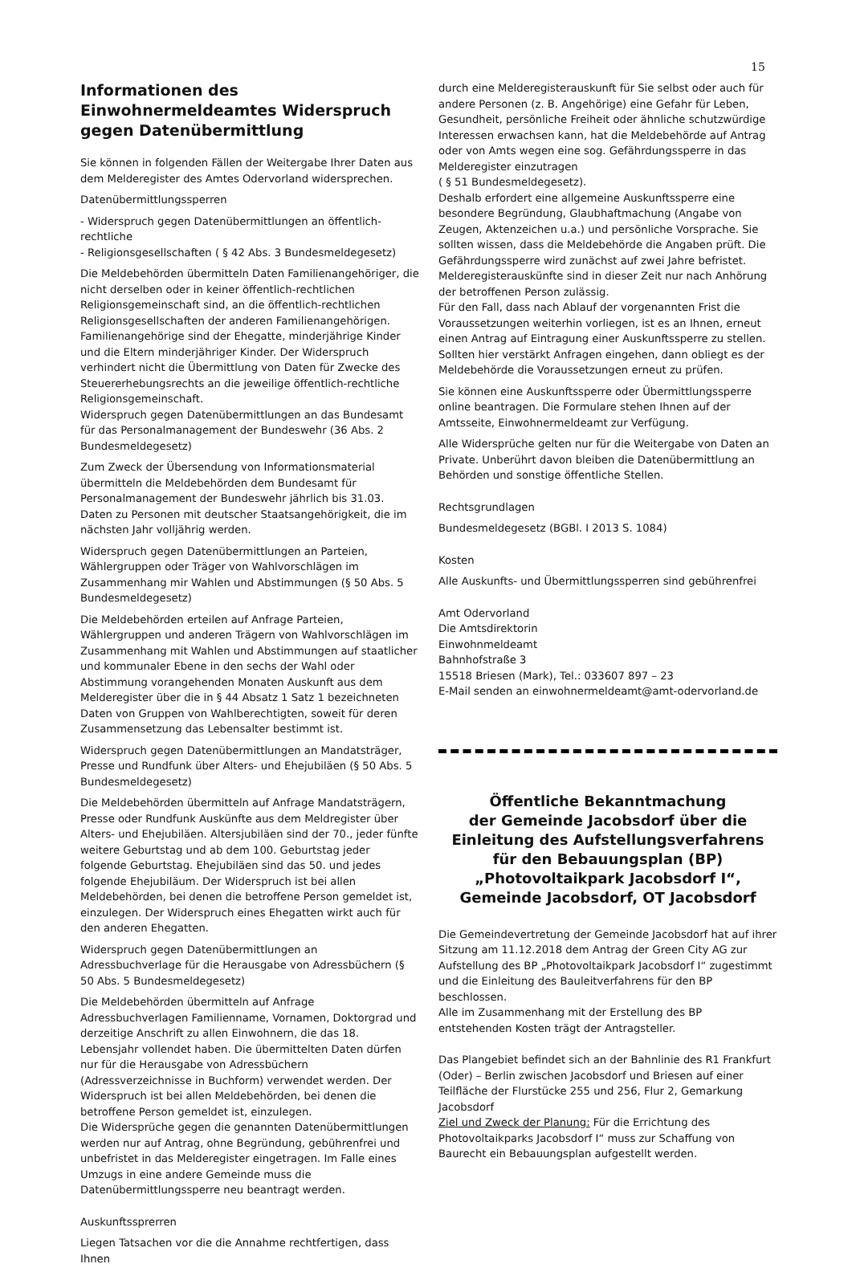15
Informationen des Einwohnermeldeamtes Widerspruch gegen Datenübermittlung
Sie können in folgenden Fällen der Weitergabe Ihrer Daten aus dem Melderegister des Amtes Odervorland widersprechen.
Datenübermittlungssperren
- Widerspruch gegen Datenübermittlungen an öffentlich-rechtliche
- Religionsgesellschaften ( § 42 Abs. 3 Bundesmeldegesetz)
Die Meldebehörden übermitteln Daten Familienangehöriger, die nicht derselben oder in keiner öffentlich-rechtlichen Religionsgemeinschaft sind, an die öffentlich-rechtlichen Religionsgesellschaften der anderen Familienangehörigen. Familienangehörige sind der Ehegatte, minderjährige Kinder und die Eltern minderjähriger Kinder. Der Widerspruch verhindert nicht die Übermittlung von Daten für Zwecke des Steuererhebungsrechts an die jeweilige öffentlich-rechtliche Religionsgemeinschaft.
Widerspruch gegen Datenübermittlungen an das Bundesamt für das Personalmanagement der Bundeswehr (36 Abs. 2 Bundesmeldegesetz)
Zum Zweck der Übersendung von Informationsmaterial übermitteln die Meldebehörden dem Bundesamt für Personalmanagement der Bundeswehr jährlich bis 31.03. Daten zu Personen mit deutscher Staatsangehörigkeit, die im nächsten Jahr volljährig werden.
Widerspruch gegen Datenübermittlungen an Parteien, Wählergruppen oder Träger von Wahlvorschlägen im Zusammenhang mir Wahlen und Abstimmungen (§ 50 Abs. 5 Bundesmeldegesetz)
Die Meldebehörden erteilen auf Anfrage Parteien, Wählergruppen und anderen Trägern von Wahlvorschlägen im Zusammenhang mit Wahlen und Abstimmungen auf staatlicher und kommunaler Ebene in den sechs der Wahl oder Abstimmung vorangehenden Monaten Auskunft aus dem Melderegister über die in § 44 Absatz 1 Satz 1 bezeichneten Daten von Gruppen von Wahlberechtigten, soweit für deren Zusammensetzung das Lebensalter bestimmt ist.
Widerspruch gegen Datenübermittlungen an Mandatsträger, Presse und Rundfunk über Alters- und Ehejubiläen (§ 50 Abs. 5 Bundesmeldegesetz)
Die Meldebehörden übermitteln auf Anfrage Mandatsträgern, Presse oder Rundfunk Auskünfte aus dem Meldregister über Alters- und Ehejubiläen. Altersjubiläen sind der 70., jeder fünfte weitere Geburtstag und ab dem 100. Geburtstag jeder folgende Geburtstag. Ehejubiläen sind das 50. und jedes folgende Ehejubiläum. Der Widerspruch ist bei allen Meldebehörden, bei denen die betroffene Person gemeldet ist, einzulegen. Der Widerspruch eines Ehegatten wirkt auch für den anderen Ehegatten.
Widerspruch gegen Datenübermittlungen an Adressbuchverlage für die Herausgabe von Adressbüchern (§ 50 Abs. 5 Bundesmeldegesetz)
Die Meldebehörden übermitteln auf Anfrage Adressbuchverlagen Familienname, Vornamen, Doktorgrad und derzeitige Anschrift zu allen Einwohnern, die das 18. Lebensjahr vollendet haben. Die übermittelten Daten dürfen nur für die Herausgabe von Adressbüchern (Adressverzeichnisse in Buchform) verwendet werden. Der Widerspruch ist bei allen Meldebehörden, bei denen die betroffene Person gemeldet ist, einzulegen.
Die Widersprüche gegen die genannten Datenübermittlungen werden nur auf Antrag, ohne Begründung, gebührenfrei und unbefristet in das Melderegister eingetragen. Im Falle eines Umzugs in eine andere Gemeinde muss die Datenübermittlungssperre neu beantragt werden.
Auskunftssprerren
Liegen Tatsachen vor die die Annahme rechtfertigen, dass Ihnen
durch eine Melderegisterauskunft für Sie selbst oder auch für andere Personen (z. B. Angehörige) eine Gefahr für Leben, Gesundheit, persönliche Freiheit oder ähnliche schutzwürdige Interessen erwachsen kann, hat die Meldebehörde auf Antrag oder von Amts wegen eine sog. Gefährdungssperre in das Melderegister einzutragen
( § 51 Bundesmeldegesetz).
Deshalb erfordert eine allgemeine Auskunftssperre eine besondere Begründung, Glaubhaftmachung (Angabe von Zeugen, Aktenzeichen u.a.) und persönliche Vorsprache. Sie sollten wissen, dass die Meldebehörde die Angaben prüft. Die Gefährdungssperre wird zunächst auf zwei Jahre befristet. Melderegisterauskünfte sind in dieser Zeit nur nach Anhörung der betroffenen Person zulässig.
Für den Fall, dass nach Ablauf der vorgenannten Frist die Voraussetzungen weiterhin vorliegen, ist es an Ihnen, erneut einen Antrag auf Eintragung einer Auskunftssperre zu stellen. Sollten hier verstärkt Anfragen eingehen, dann obliegt es der Meldebehörde die Voraussetzungen erneut zu prüfen.
Sie können eine Auskunftssperre oder Übermittlungssperre online beantragen. Die Formulare stehen Ihnen auf der Amtsseite, Einwohnermeldeamt zur Verfügung.
Alle Widersprüche gelten nur für die Weitergabe von Daten an Private. Unberührt davon bleiben die Datenübermittlung an Behörden und sonstige öffentliche Stellen.
Rechtsgrundlagen
Bundesmeldegesetz (BGBl. I 2013 S. 1084)
Kosten
Alle Auskunfts- und Übermittlungssperren sind gebührenfrei
Amt Odervorland
Die Amtsdirektorin
Einwohnmeldeamt
Bahnhofstraße 3
15518 Briesen (Mark), Tel.: 033607 897 – 23
E-Mail senden an einwohnermeldeamt@amt-odervorland.de
Öffentliche Bekanntmachung
der Gemeinde Jacobsdorf über die Einleitung des Aufstellungsverfahrens für den Bebauungsplan (BP)
„Photovoltaikpark Jacobsdorf I“,
Gemeinde Jacobsdorf, OT Jacobsdorf
Die Gemeindevertretung der Gemeinde Jacobsdorf hat auf ihrer Sitzung am 11.12.2018 dem Antrag der Green City AG zur Aufstellung des BP „Photovoltaikpark Jacobsdorf I“ zugestimmt und die Einleitung des Bauleitverfahrens für den BP beschlossen.
Alle im Zusammenhang mit der Erstellung des BP entstehenden Kosten trägt der Antragsteller.
Das Plangebiet befindet sich an der Bahnlinie des R1 Frankfurt (Oder) – Berlin zwischen Jacobsdorf und Briesen auf einer Teilfläche der Flurstücke 255 und 256, Flur 2, Gemarkung Jacobsdorf
Ziel und Zweck der Planung: Für die Errichtung des Photovoltaikparks Jacobsdorf I“ muss zur Schaffung von Baurecht ein Bebauungsplan aufgestellt werden.